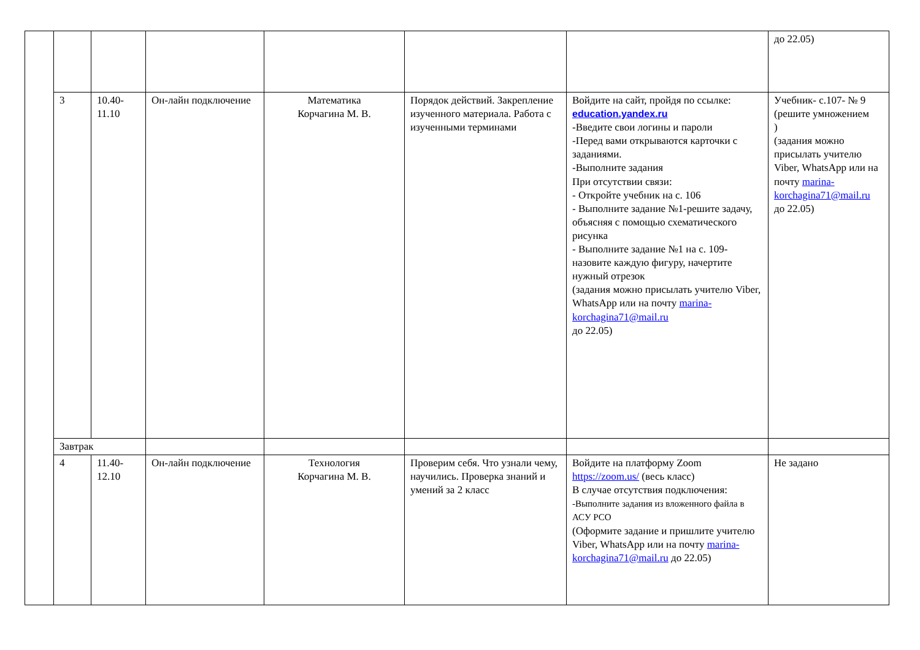| | | | | | | | до 22.05) |
| | 3 | 10.40-11.10 | Он-лайн подключение | Математика Корчагина М. В. | Порядок действий. Закрепление изученного материала. Работа с изученными терминами | Войдите на сайт, пройдя по ссылке: education.yandex.ru -Введите свои логины и пароли -Перед вами открываются карточки с заданиями. -Выполните задания При отсутствии связи: - Откройте учебник на с. 106 - Выполните задание №1-решите задачу, объясняя с помощью схематического рисунка - Выполните задание №1 на с. 109- назовите каждую фигуру, начертите нужный отрезок (задания можно присылать учителю Viber, WhatsApp или на почту marina-korchagina71@mail.ru до 22.05) | Учебник- с.107- № 9 (решите умножением ) (задания можно присылать учителю Viber, WhatsApp или на почту marina-korchagina71@mail.ru до 22.05) |
| | Завтрак | | | | | | |
| | 4 | 11.40-12.10 | Он-лайн подключение | Технология Корчагина М. В. | Проверим себя. Что узнали чему, научились. Проверка знаний и умений за 2 класс | Войдите на платформу Zoom https://zoom.us/ (весь класс) В случае отсутствия подключения: -Выполните задания из вложенного файла в АСУ РСО (Оформите задание и пришлите учителю Viber, WhatsApp или на почту marina-korchagina71@mail.ru до 22.05) | Не задано |